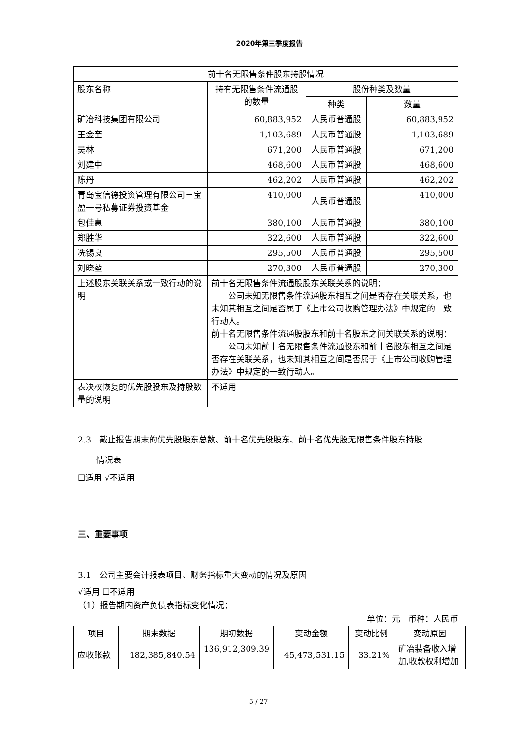2020年第三季度报告
| 前十名无限售条件股东持股情况 | | | |
| --- | --- | --- | --- |
| 股东名称 | 持有无限售条件流通股的数量 | 股份种类及数量 | |
| | | 种类 | 数量 |
| 矿冶科技集团有限公司 | 60,883,952 | 人民币普通股 | 60,883,952 |
| 王金奎 | 1,103,689 | 人民币普通股 | 1,103,689 |
| 吴林 | 671,200 | 人民币普通股 | 671,200 |
| 刘建中 | 468,600 | 人民币普通股 | 468,600 |
| 陈丹 | 462,202 | 人民币普通股 | 462,202 |
| 青岛宝信德投资管理有限公司－宝盈一号私募证券投资基金 | 410,000 | 人民币普通股 | 410,000 |
| 包佳惠 | 380,100 | 人民币普通股 | 380,100 |
| 郑胜华 | 322,600 | 人民币普通股 | 322,600 |
| 冼锡良 | 295,500 | 人民币普通股 | 295,500 |
| 刘晓堃 | 270,300 | 人民币普通股 | 270,300 |
| 上述股东关联关系或一致行动的说明 | 前十名无限售条件流通股股东关联关系的说明： 公司未知无限售条件流通股东相互之间是否存在关联关系，也未知其相互之间是否属于《上市公司收购管理办法》中规定的一致行动人。 前十名无限售条件流通股股东和前十名股东之间关联关系的说明： 公司未知前十名无限售条件流通股东和前十名股东相互之间是否存在关联关系，也未知其相互之间是否属于《上市公司收购管理办法》中规定的一致行动人。 | | |
| 表决权恢复的优先股股东及持股数量的说明 | 不适用 | | |
2.3　截止报告期末的优先股股东总数、前十名优先股股东、前十名优先股无限售条件股东持股
情况表
☐适用 √不适用
三、重要事项
3.1　公司主要会计报表项目、财务指标重大变动的情况及原因
√适用 ☐不适用
（1）报告期内资产负债表指标变化情况：
单位：元　币种：人民币
| 项目 | 期末数据 | 期初数据 | 变动金额 | 变动比例 | 变动原因 |
| --- | --- | --- | --- | --- | --- |
| 应收账款 | 182,385,840.54 | 136,912,309.39 | 45,473,531.15 | 33.21% | 矿冶装备收入增加,收款权利增加 |
5 / 27